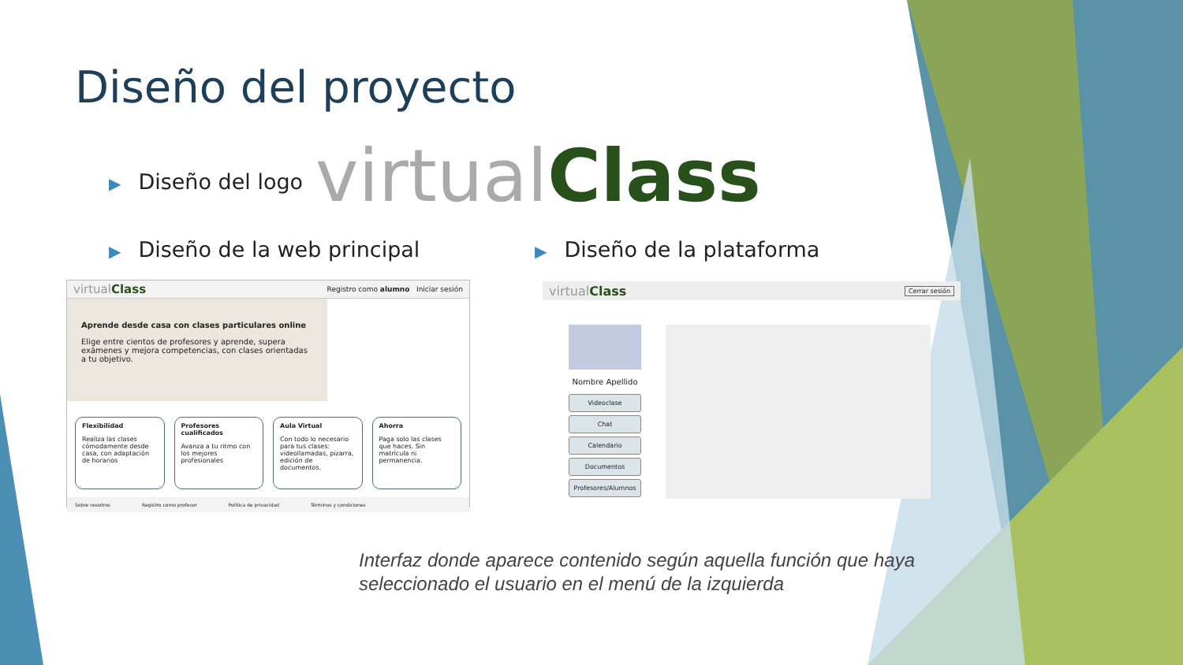Diseño del proyecto
▶ Diseño del logo virtualClass
▶ Diseño de la web principal ▶ Diseño de la plataforma
virtualClass Registro como alumno Iniciar sesión
Aprende desde casa con clases particulares online
Elige entre cientos de profesores y aprende, supera exámenes y mejora competencias, con clases orientadas a tu objetivo.
Flexibilidad
Realiza las clases cómodamente desde casa, con adaptación de horarios
Profesores cualificados
Avanza a tu ritmo con los mejores profesionales
Aula Virtual
Con todo lo necesario para tus clases: videollamadas, pizarra, edición de documentos.
Ahorra
Paga solo las clases que haces. Sin matrícula ni permanencia.
Sobre nosotros Registro como profesor Política de privacidad Términos y condiciones
virtualClass Cerrar sesión
Nombre Apellido
Videoclase
Chat
Calendario
Documentos
Profesores/Alumnos
Interfaz donde aparece contenido según aquella función que haya seleccionado el usuario en el menú de la izquierda